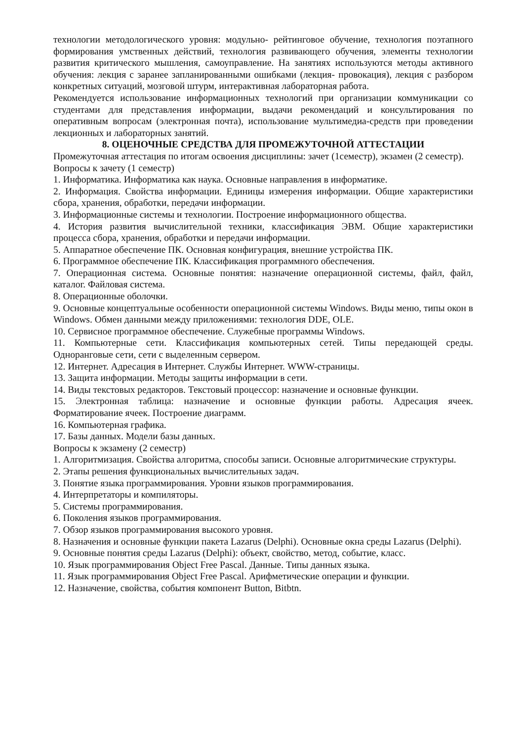технологии методологического уровня: модульно- рейтинговое обучение, технология поэтапного формирования умственных действий, технология развивающего обучения, элементы технологии развития критического мышления, самоуправление. На занятиях используются методы активного обучения: лекция с заранее запланированными ошибками (лекция- провокация), лекция с разбором конкретных ситуаций, мозговой штурм, интерактивная лабораторная работа.
Рекомендуется использование информационных технологий при организации коммуникации со студентами для представления информации, выдачи рекомендаций и консультирования по оперативным вопросам (электронная почта), использование мультимедиа-средств при проведении лекционных и лабораторных занятий.
8. ОЦЕНОЧНЫЕ СРЕДСТВА ДЛЯ ПРОМЕЖУТОЧНОЙ АТТЕСТАЦИИ
Промежуточная аттестация по итогам освоения дисциплины: зачет (1семестр), экзамен (2 семестр).
Вопросы к зачету (1 семестр)
1. Информатика. Информатика как наука. Основные направления в информатике.
2. Информация. Свойства информации. Единицы измерения информации. Общие характеристики сбора, хранения, обработки, передачи информации.
3. Информационные системы и технологии. Построение информационного общества.
4. История развития вычислительной техники, классификация ЭВМ. Общие характеристики процесса сбора, хранения, обработки и передачи информации.
5. Аппаратное обеспечение ПК. Основная конфигурация, внешние устройства ПК.
6. Программное обеспечение ПК. Классификация программного обеспечения.
7. Операционная система. Основные понятия: назначение операционной системы, файл, файл, каталог. Файловая система.
8. Операционные оболочки.
9. Основные концептуальные особенности операционной системы Windows. Виды меню, типы окон в Windows. Обмен данными между приложениями: технология DDE, OLE.
10. Сервисное программное обеспечение. Служебные программы Windows.
11. Компьютерные сети. Классификация компьютерных сетей. Типы передающей среды. Одноранговые сети, сети с выделенным сервером.
12. Интернет. Адресация в Интернет. Службы Интернет. WWW-страницы.
13. Защита информации. Методы защиты информации в сети.
14. Виды текстовых редакторов. Текстовый процессор: назначение и основные функции.
15. Электронная таблица: назначение и основные функции работы. Адресация ячеек. Форматирование ячеек. Построение диаграмм.
16. Компьютерная графика.
17. Базы данных. Модели базы данных.
Вопросы к экзамену (2 семестр)
1. Алгоритмизация. Свойства алгоритма, способы записи. Основные алгоритмические структуры.
2. Этапы решения функциональных вычислительных задач.
3. Понятие языка программирования. Уровни языков программирования.
4. Интерпретаторы и компиляторы.
5. Системы программирования.
6. Поколения языков программирования.
7. Обзор языков программирования высокого уровня.
8. Назначения и основные функции пакета Lazarus (Delphi). Основные окна среды Lazarus (Delphi).
9. Основные понятия среды Lazarus (Delphi): объект, свойство, метод, событие, класс.
10. Язык программирования Object Free Pascal. Данные. Типы данных языка.
11. Язык программирования Object Free Pascal. Арифметические операции и функции.
12. Назначение, свойства, события компонент Button, Bitbtn.